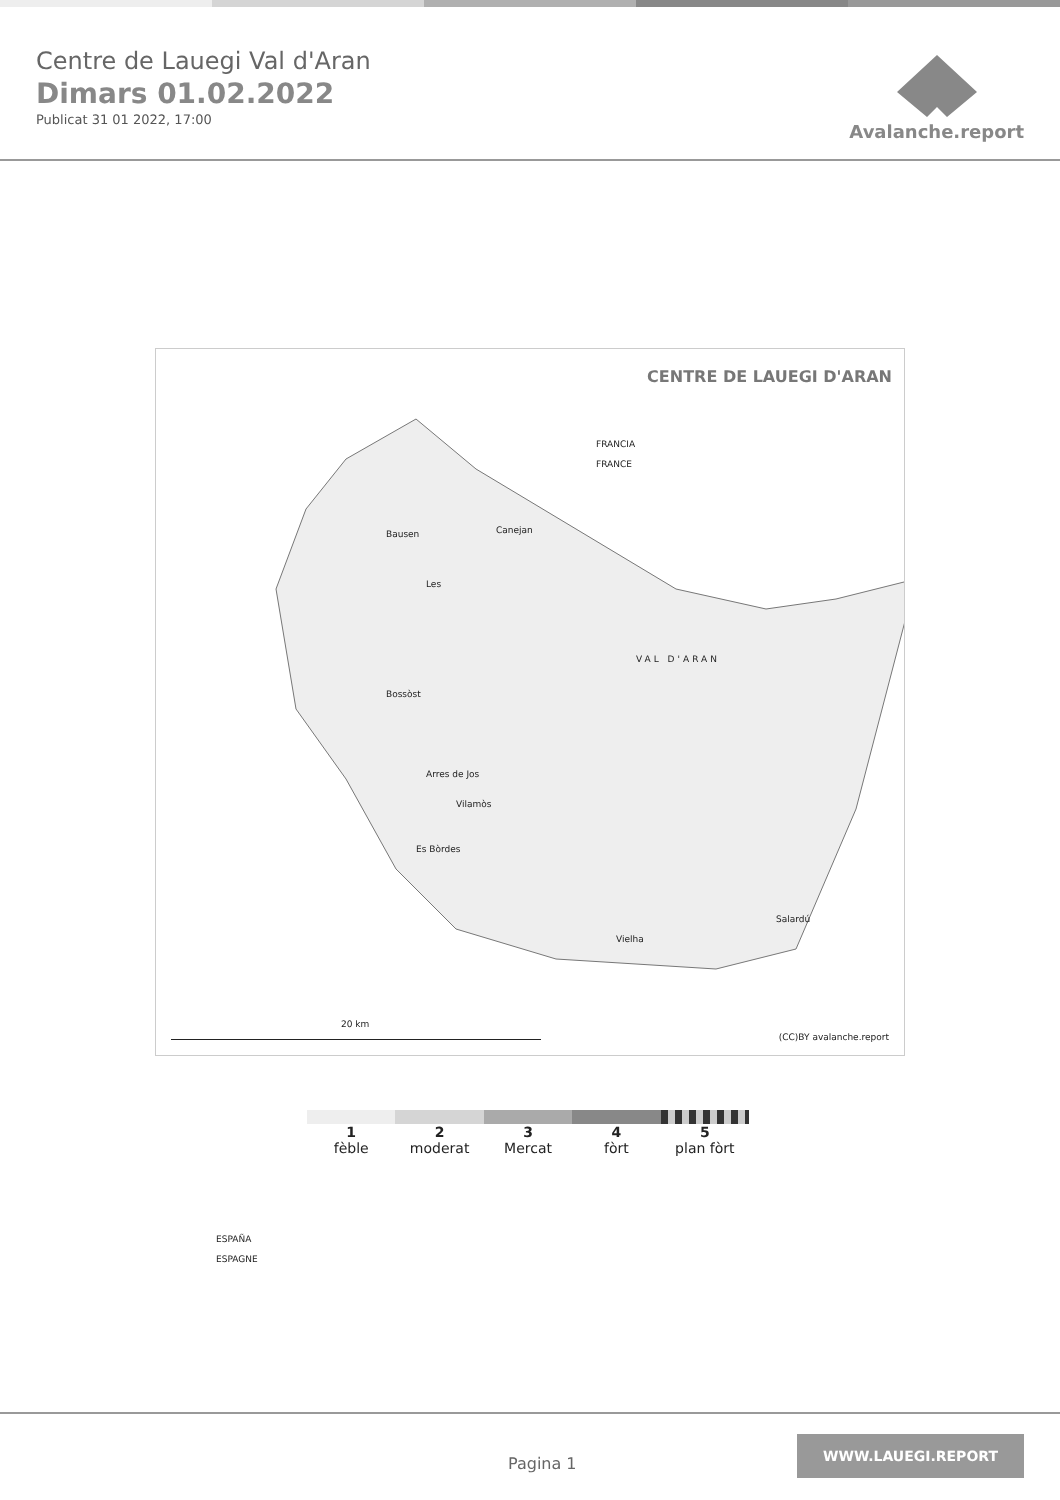Centre de Lauegi Val d'Aran
Dimars 01.02.2022
Publicat 31 01 2022, 17:00
Avalanche.report
CENTRE DE LAUEGI D'ARAN
FRANCIA
FRANCE
Bausen Canejan
Les
VAL D'ARAN
Bossòst
Arres de Jos
Vilamòs
Es Bòrdes
Salardú
Vielha
ESPAÑA
ESPAGNE
20 km
(CC)BY avalanche.report
1
fèble
2
moderat
3
Mercat
4
fòrt
5
plan fòrt
Pagina 1
WWW.LAUEGI.REPORT